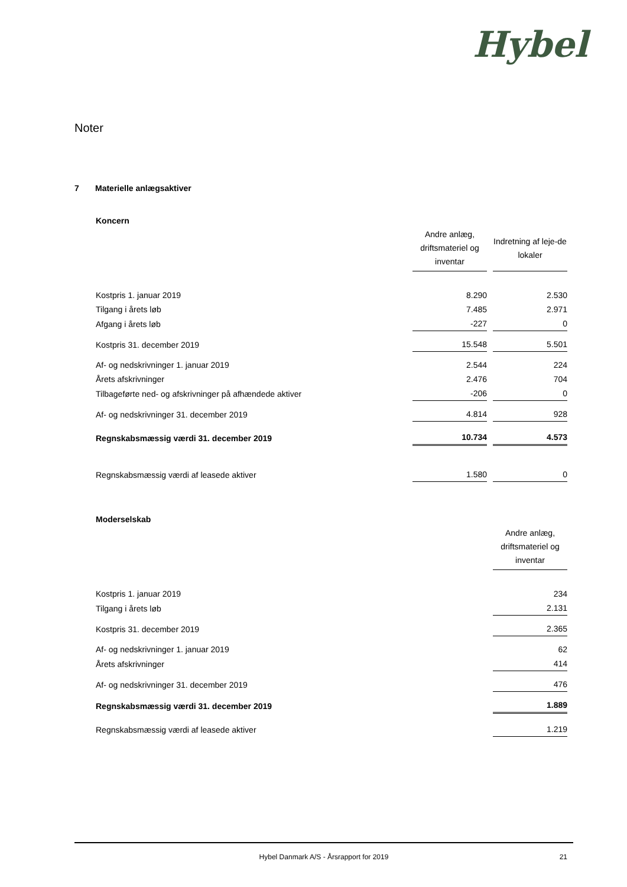Hybel
Noter
7 Materielle anlægsaktiver
Koncern
| | Andre anlæg, driftsmateriel og inventar | Indretning af leje-de lokaler |
| Kostpris 1. januar 2019 | 8.290 | 2.530 |
| Tilgang i årets løb | 7.485 | 2.971 |
| Afgang i årets løb | -227 | 0 |
| Kostpris 31. december 2019 | 15.548 | 5.501 |
| Af- og nedskrivninger 1. januar 2019 | 2.544 | 224 |
| Årets afskrivninger | 2.476 | 704 |
| Tilbageførte ned- og afskrivninger på afhændede aktiver | -206 | 0 |
| Af- og nedskrivninger 31. december 2019 | 4.814 | 928 |
| Regnskabsmæssig værdi 31. december 2019 | 10.734 | 4.573 |
| Regnskabsmæssig værdi af leasede aktiver | 1.580 | 0 |
Moderselskab
| | Andre anlæg, driftsmateriel og inventar |
| Kostpris 1. januar 2019 | 234 |
| Tilgang i årets løb | 2.131 |
| Kostpris 31. december 2019 | 2.365 |
| Af- og nedskrivninger 1. januar 2019 | 62 |
| Årets afskrivninger | 414 |
| Af- og nedskrivninger 31. december 2019 | 476 |
| Regnskabsmæssig værdi 31. december 2019 | 1.889 |
| Regnskabsmæssig værdi af leasede aktiver | 1.219 |
Hybel Danmark A/S - Årsrapport for 2019 21